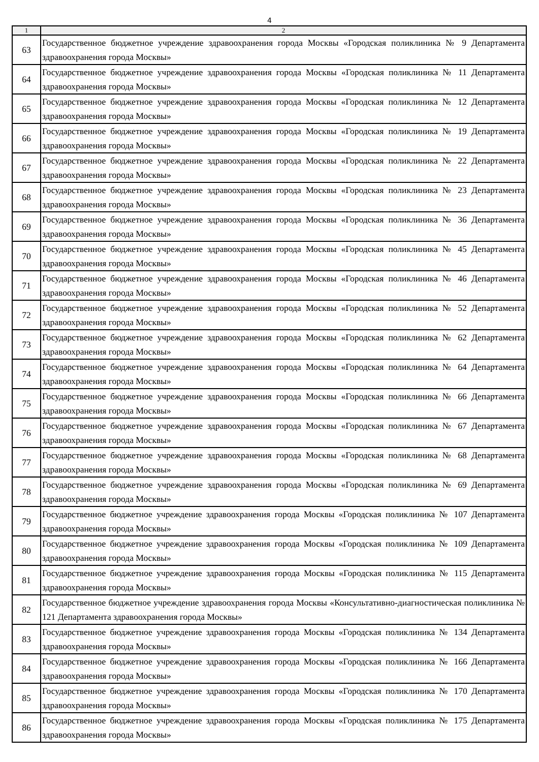4
| 1 | 2 |
| --- | --- |
| 63 | Государственное бюджетное учреждение здравоохранения города Москвы «Городская поликлиника № 9 Департамента здравоохранения города Москвы» |
| 64 | Государственное бюджетное учреждение здравоохранения города Москвы «Городская поликлиника № 11 Департамента здравоохранения города Москвы» |
| 65 | Государственное бюджетное учреждение здравоохранения города Москвы «Городская поликлиника № 12 Департамента здравоохранения города Москвы» |
| 66 | Государственное бюджетное учреждение здравоохранения города Москвы «Городская поликлиника № 19 Департамента здравоохранения города Москвы» |
| 67 | Государственное бюджетное учреждение здравоохранения города Москвы «Городская поликлиника № 22 Департамента здравоохранения города Москвы» |
| 68 | Государственное бюджетное учреждение здравоохранения города Москвы «Городская поликлиника № 23 Департамента здравоохранения города Москвы» |
| 69 | Государственное бюджетное учреждение здравоохранения города Москвы «Городская поликлиника № 36 Департамента здравоохранения города Москвы» |
| 70 | Государственное бюджетное учреждение здравоохранения города Москвы «Городская поликлиника № 45 Департамента здравоохранения города Москвы» |
| 71 | Государственное бюджетное учреждение здравоохранения города Москвы «Городская поликлиника № 46 Департамента здравоохранения города Москвы» |
| 72 | Государственное бюджетное учреждение здравоохранения города Москвы «Городская поликлиника № 52 Департамента здравоохранения города Москвы» |
| 73 | Государственное бюджетное учреждение здравоохранения города Москвы «Городская поликлиника № 62 Департамента здравоохранения города Москвы» |
| 74 | Государственное бюджетное учреждение здравоохранения города Москвы «Городская поликлиника № 64 Департамента здравоохранения города Москвы» |
| 75 | Государственное бюджетное учреждение здравоохранения города Москвы «Городская поликлиника № 66 Департамента здравоохранения города Москвы» |
| 76 | Государственное бюджетное учреждение здравоохранения города Москвы «Городская поликлиника № 67 Департамента здравоохранения города Москвы» |
| 77 | Государственное бюджетное учреждение здравоохранения города Москвы «Городская поликлиника № 68 Департамента здравоохранения города Москвы» |
| 78 | Государственное бюджетное учреждение здравоохранения города Москвы «Городская поликлиника № 69 Департамента здравоохранения города Москвы» |
| 79 | Государственное бюджетное учреждение здравоохранения города Москвы «Городская поликлиника № 107 Департамента здравоохранения города Москвы» |
| 80 | Государственное бюджетное учреждение здравоохранения города Москвы «Городская поликлиника № 109 Департамента здравоохранения города Москвы» |
| 81 | Государственное бюджетное учреждение здравоохранения города Москвы «Городская поликлиника № 115 Департамента здравоохранения города Москвы» |
| 82 | Государственное бюджетное учреждение здравоохранения города Москвы «Консультативно-диагностическая поликлиника № 121 Департамента здравоохранения города Москвы» |
| 83 | Государственное бюджетное учреждение здравоохранения города Москвы «Городская поликлиника № 134 Департамента здравоохранения города Москвы» |
| 84 | Государственное бюджетное учреждение здравоохранения города Москвы «Городская поликлиника № 166 Департамента здравоохранения города Москвы» |
| 85 | Государственное бюджетное учреждение здравоохранения города Москвы «Городская поликлиника № 170 Департамента здравоохранения города Москвы» |
| 86 | Государственное бюджетное учреждение здравоохранения города Москвы «Городская поликлиника № 175 Департамента здравоохранения города Москвы» |